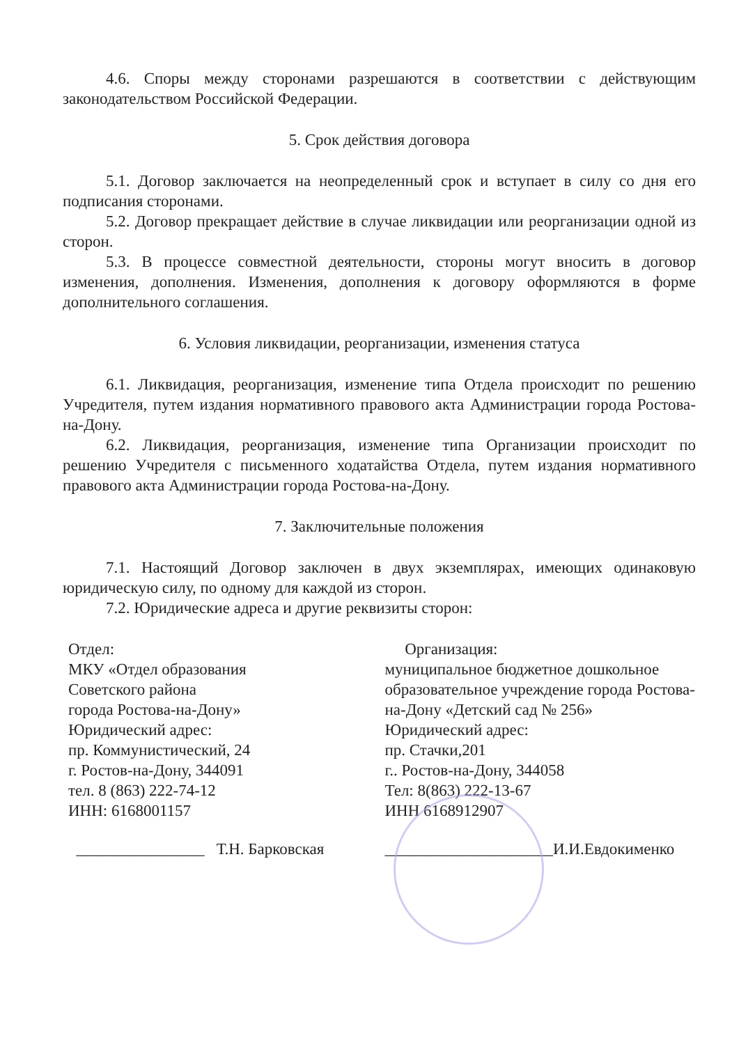4.6. Споры между сторонами разрешаются в соответствии с действующим законодательством Российской Федерации.
5. Срок действия договора
5.1. Договор заключается на неопределенный срок и вступает в силу со дня его подписания сторонами.
5.2. Договор прекращает действие в случае ликвидации или реорганизации одной из сторон.
5.3. В процессе совместной деятельности, стороны могут вносить в договор изменения, дополнения. Изменения, дополнения к договору оформляются в форме дополнительного соглашения.
6. Условия ликвидации, реорганизации, изменения статуса
6.1. Ликвидация, реорганизация, изменение типа Отдела происходит по решению Учредителя, путем издания нормативного правового акта Администрации города Ростова-на-Дону.
6.2. Ликвидация, реорганизация, изменение типа Организации происходит по решению Учредителя с письменного ходатайства Отдела, путем издания нормативного правового акта Администрации города Ростова-на-Дону.
7. Заключительные положения
7.1. Настоящий Договор заключен в двух экземплярах, имеющих одинаковую юридическую силу, по одному для каждой из сторон.
7.2. Юридические адреса и другие реквизиты сторон:
Отдел:
МКУ «Отдел образования
Советского района
города Ростова-на-Дону»
Юридический адрес:
пр. Коммунистический, 24
г. Ростов-на-Дону, 344091
тел. 8 (863) 222-74-12
ИНН: 6168001157
________________ Т.Н. Барковская
Организация:
муниципальное бюджетное дошкольное образовательное учреждение города Ростова-на-Дону «Детский сад № 256»
Юридический адрес:
пр. Стачки,201
г.. Ростов-на-Дону, 344058
Тел: 8(863) 222-13-67
ИНН 6168912907
_____________________И.И.Евдокименко